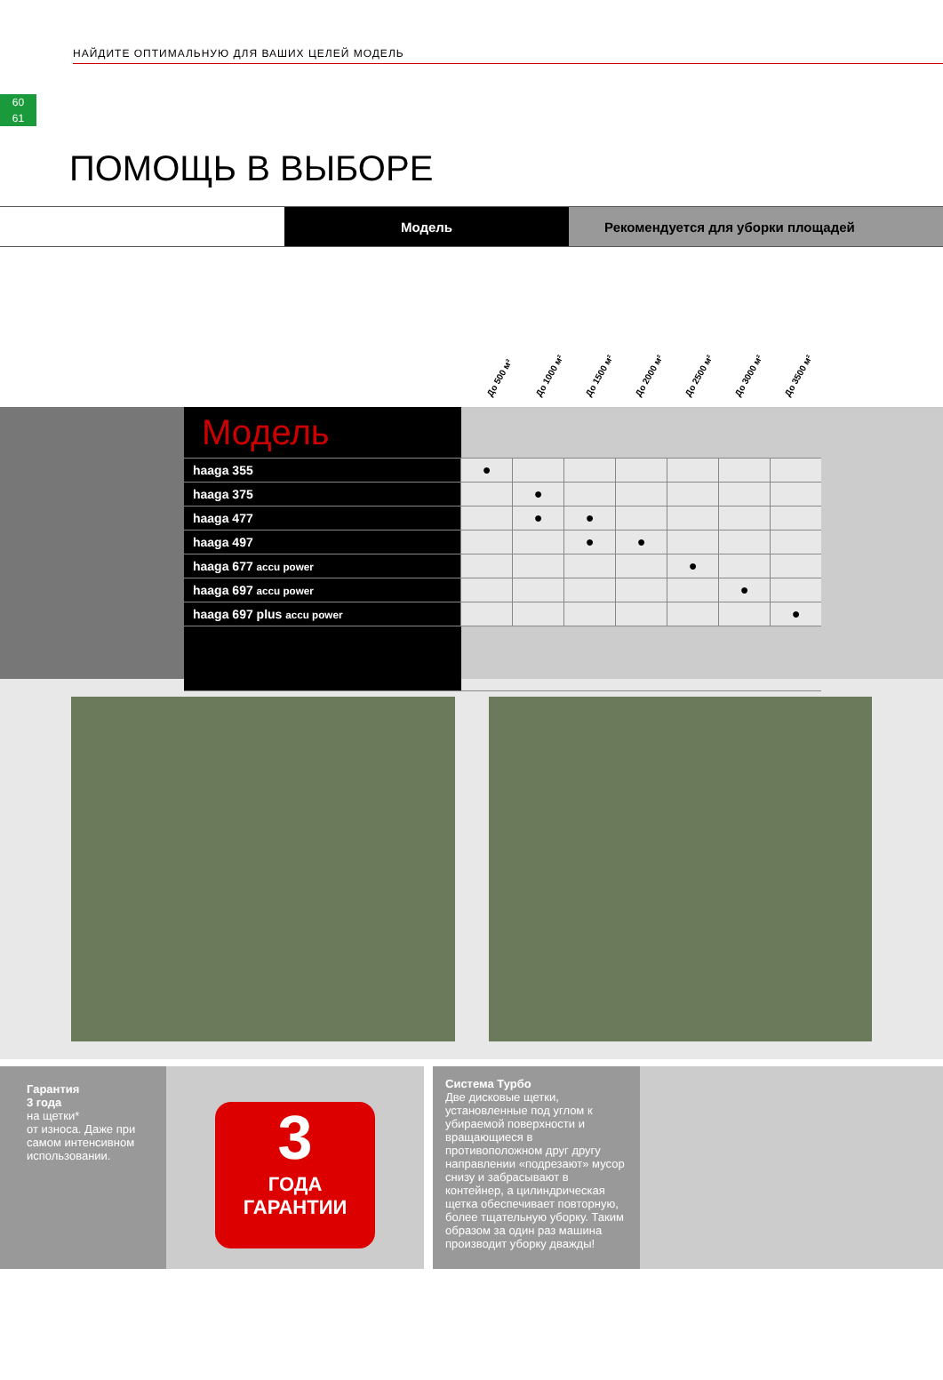60
61
НАЙДИТЕ ОПТИМАЛЬНУЮ ДЛЯ ВАШИХ ЦЕЛЕЙ МОДЕЛЬ
ПОМОЩЬ В ВЫБОРЕ
Модель Рекомендуется для уборки площадей
До 500 м² До 1000 м² До 1500 м² До 2000 м² До 2500 м² До 3000 м² До 3500 м²
| Модель | | | | | | | |
| --- | --- | --- | --- | --- | --- | --- | --- |
| haaga 355 | ● | | | | | | |
| haaga 375 | | ● | | | | | |
| haaga 477 | | ● | ● | | | | |
| haaga 497 | | | ● | ● | | | |
| haaga 677 accu power | | | | | ● | | |
| haaga 697 accu power | | | | | | ● | |
| haaga 697 plus accu power | | | | | | | ● |
Гарантия
3 года
на щетки*
от износа. Даже при самом интенсивном использовании.
3
ГОДА
ГАРАНТИИ
Система Турбо
Две дисковые щетки, установленные под углом к убираемой поверхности и вращающиеся в противоположном друг другу направлении «подрезают» мусор снизу и забрасывают в контейнер, а цилиндрическая щетка обеспечивает повторную, более тщательную уборку. Таким образом за один раз машина производит уборку дважды!